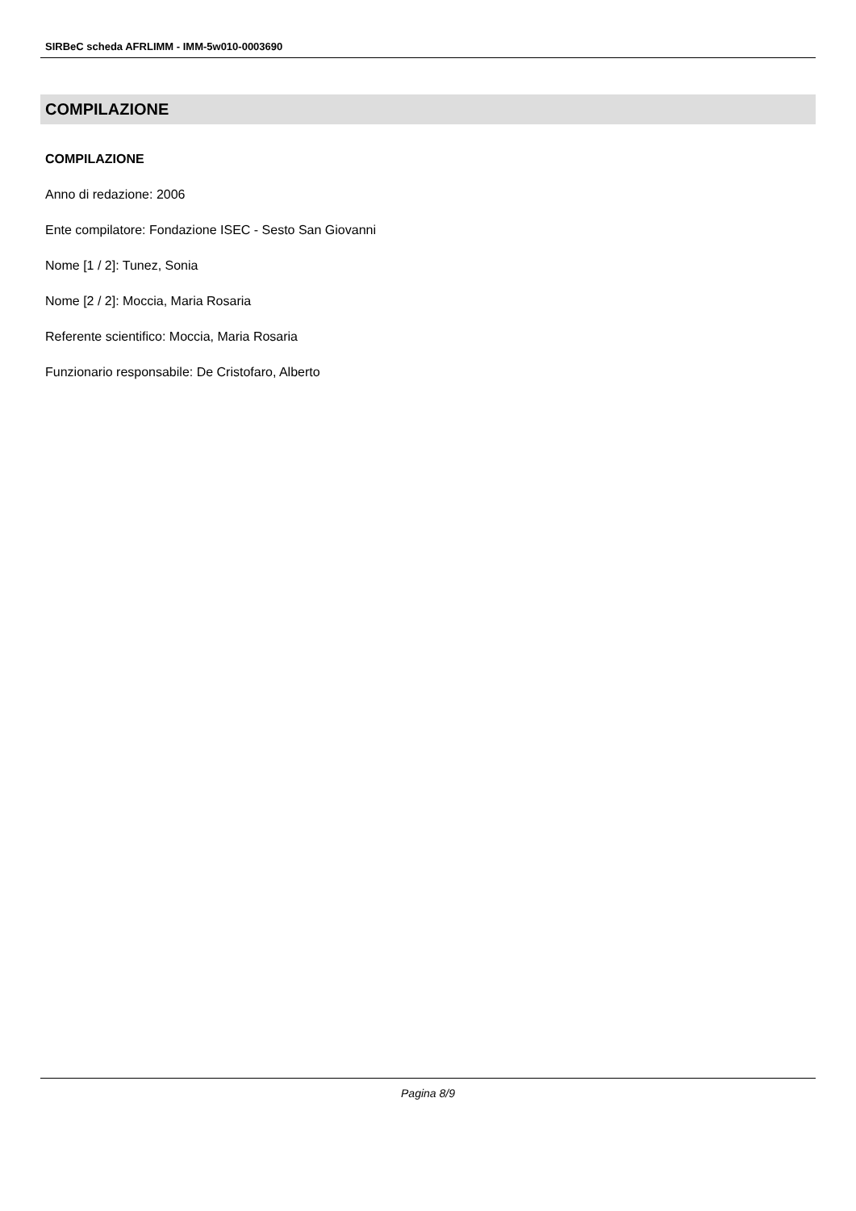SIRBeC scheda AFRLIMM - IMM-5w010-0003690
COMPILAZIONE
COMPILAZIONE
Anno di redazione: 2006
Ente compilatore: Fondazione ISEC - Sesto San Giovanni
Nome [1 / 2]: Tunez, Sonia
Nome [2 / 2]: Moccia, Maria Rosaria
Referente scientifico: Moccia, Maria Rosaria
Funzionario responsabile: De Cristofaro, Alberto
Pagina 8/9